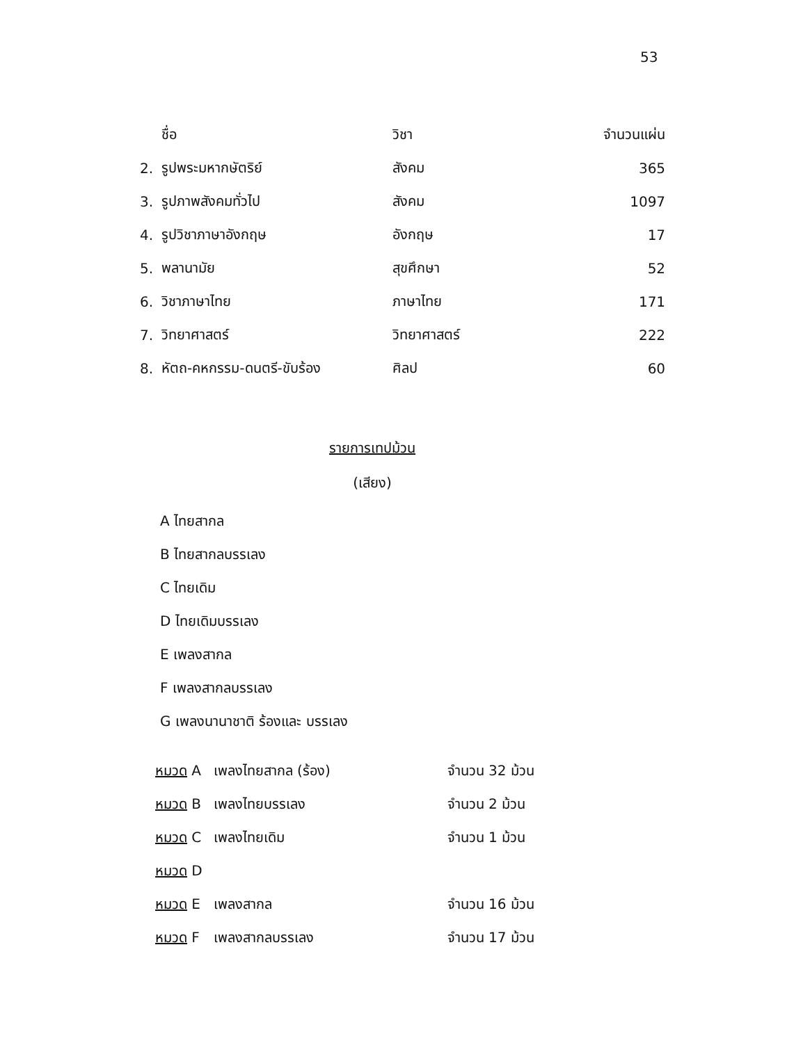53
| | ชื่อ | วิชา | จำนวนแผ่น |
| --- | --- | --- | --- |
| 2. | รูปพระมหากษัตริย์ | สังคม | 365 |
| 3. | รูปภาพสังคมทั่วไป | สังคม | 1097 |
| 4. | รูปวิชาภาษาอังกฤษ | อังกฤษ | 17 |
| 5. | พลานามัย | สุขศึกษา | 52 |
| 6. | วิชาภาษาไทย | ภาษาไทย | 171 |
| 7. | วิทยาศาสตร์ | วิทยาศาสตร์ | 222 |
| 8. | หัตถ-คหกรรม-ดนตรี-ขับร้อง | ศิลป | 60 |
รายการเทปม้วน
(เสียง)
A ไทยสากล
B ไทยสากลบรรเลง
C ไทยเดิม
D ไทยเดิมบรรเลง
E เพลงสากล
F เพลงสากลบรรเลง
G เพลงนานาชาติ ร้องและ บรรเลง
| หมวด A | เพลงไทยสากล (ร้อง) | จำนวน 32 ม้วน |
| หมวด B | เพลงไทยบรรเลง | จำนวน 2 ม้วน |
| หมวด C | เพลงไทยเดิม | จำนวน 1 ม้วน |
| หมวด D | | |
| หมวด E | เพลงสากล | จำนวน 16 ม้วน |
| หมวด F | เพลงสากลบรรเลง | จำนวน 17 ม้วน |